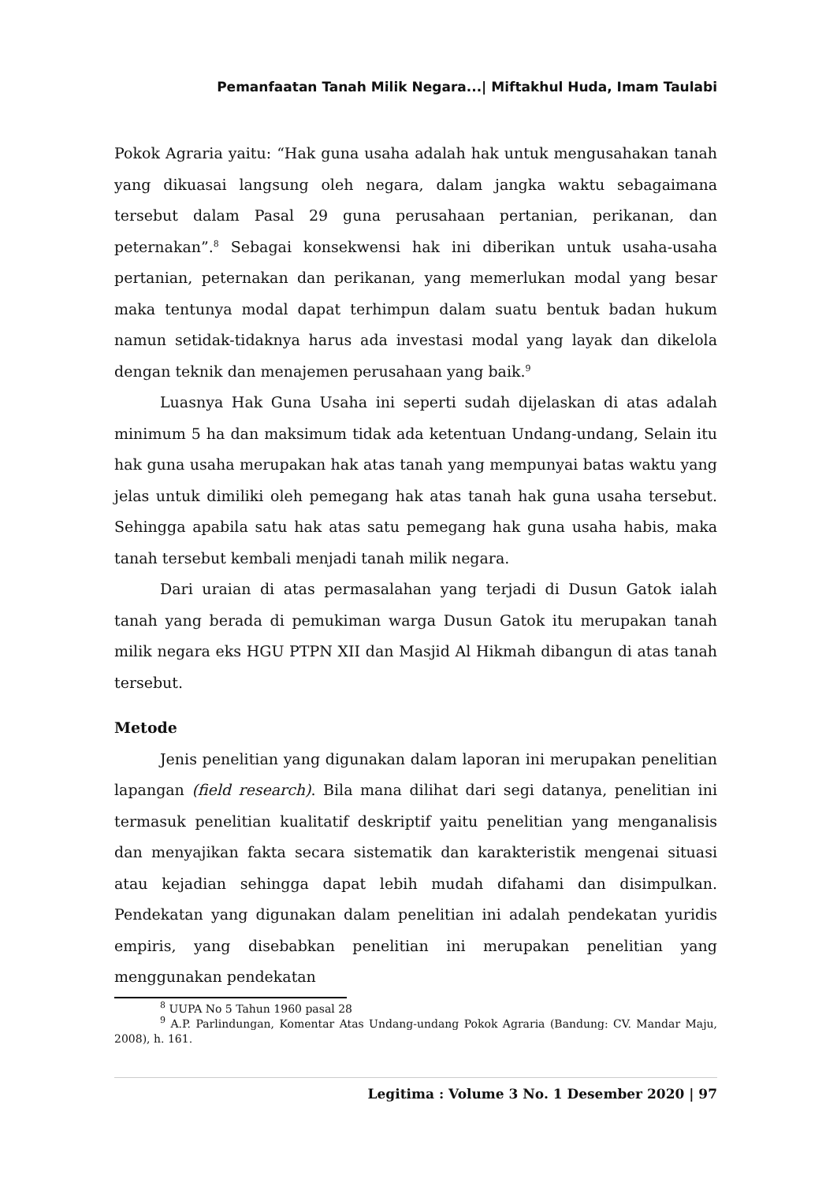Pemanfaatan Tanah Milik Negara...| Miftakhul Huda, Imam Taulabi
Pokok Agraria yaitu: “Hak guna usaha adalah hak untuk mengusahakan tanah yang dikuasai langsung oleh negara, dalam jangka waktu sebagaimana tersebut dalam Pasal 29 guna perusahaan pertanian, perikanan, dan peternakan”.<sup>8</sup> Sebagai konsekwensi hak ini diberikan untuk usaha-usaha pertanian, peternakan dan perikanan, yang memerlukan modal yang besar maka tentunya modal dapat terhimpun dalam suatu bentuk badan hukum namun setidak-tidaknya harus ada investasi modal yang layak dan dikelola dengan teknik dan menajemen perusahaan yang baik.<sup>9</sup>
Luasnya Hak Guna Usaha ini seperti sudah dijelaskan di atas adalah minimum 5 ha dan maksimum tidak ada ketentuan Undang-undang, Selain itu hak guna usaha merupakan hak atas tanah yang mempunyai batas waktu yang jelas untuk dimiliki oleh pemegang hak atas tanah hak guna usaha tersebut. Sehingga apabila satu hak atas satu pemegang hak guna usaha habis, maka tanah tersebut kembali menjadi tanah milik negara.
Dari uraian di atas permasalahan yang terjadi di Dusun Gatok ialah tanah yang berada di pemukiman warga Dusun Gatok itu merupakan tanah milik negara eks HGU PTPN XII dan Masjid Al Hikmah dibangun di atas tanah tersebut.
Metode
Jenis penelitian yang digunakan dalam laporan ini merupakan penelitian lapangan (field research). Bila mana dilihat dari segi datanya, penelitian ini termasuk penelitian kualitatif deskriptif yaitu penelitian yang menganalisis dan menyajikan fakta secara sistematik dan karakteristik mengenai situasi atau kejadian sehingga dapat lebih mudah difahami dan disimpulkan. Pendekatan yang digunakan dalam penelitian ini adalah pendekatan yuridis empiris, yang disebabkan penelitian ini merupakan penelitian yang menggunakan pendekatan
<sup>8</sup> UUPA No 5 Tahun 1960 pasal 28
<sup>9</sup> A.P. Parlindungan, Komentar Atas Undang-undang Pokok Agraria (Bandung: CV. Mandar Maju, 2008), h. 161.
Legitima : Volume 3 No. 1 Desember 2020 | 97